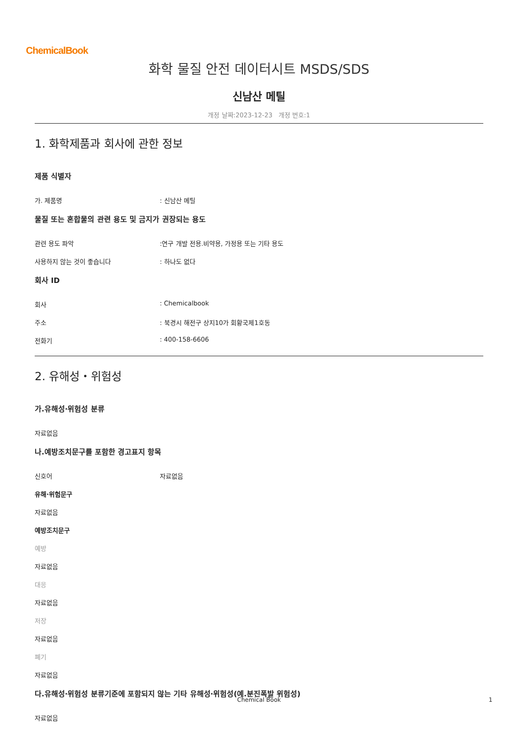ChemicalBook
화학 물질 안전 데이터시트 MSDS/SDS
신남산 메틸
개정 날짜:2023-12-23 개정 번호:1
1. 화학제품과 회사에 관한 정보
제품 식별자
가. 제품명 : 신남산 메틸
물질 또는 혼합물의 관련 용도 및 금지가 권장되는 용도
관련 용도 파악 :연구 개발 전용.비약용, 가정용 또는 기타 용도
사용하지 않는 것이 좋습니다 : 하나도 없다
회사 ID
회사 : Chemicalbook
주소 : 북경시 해전구 상지10가 회황국제1호동
전화기 : 400-158-6606
2. 유해성・위험성
가.유해성·위험성 분류
자료없음
나.예방조치문구를 포함한 경고표지 항목
신호어 자료없음
유해·위험문구
자료없음
예방조치문구
예방
자료없음
대응
자료없음
저장
자료없음
폐기
자료없음
다.유해성·위험성 분류기준에 포함되지 않는 기타 유해성·위험성(예.분진폭발 위험성)
자료없음
Chemical Book 1